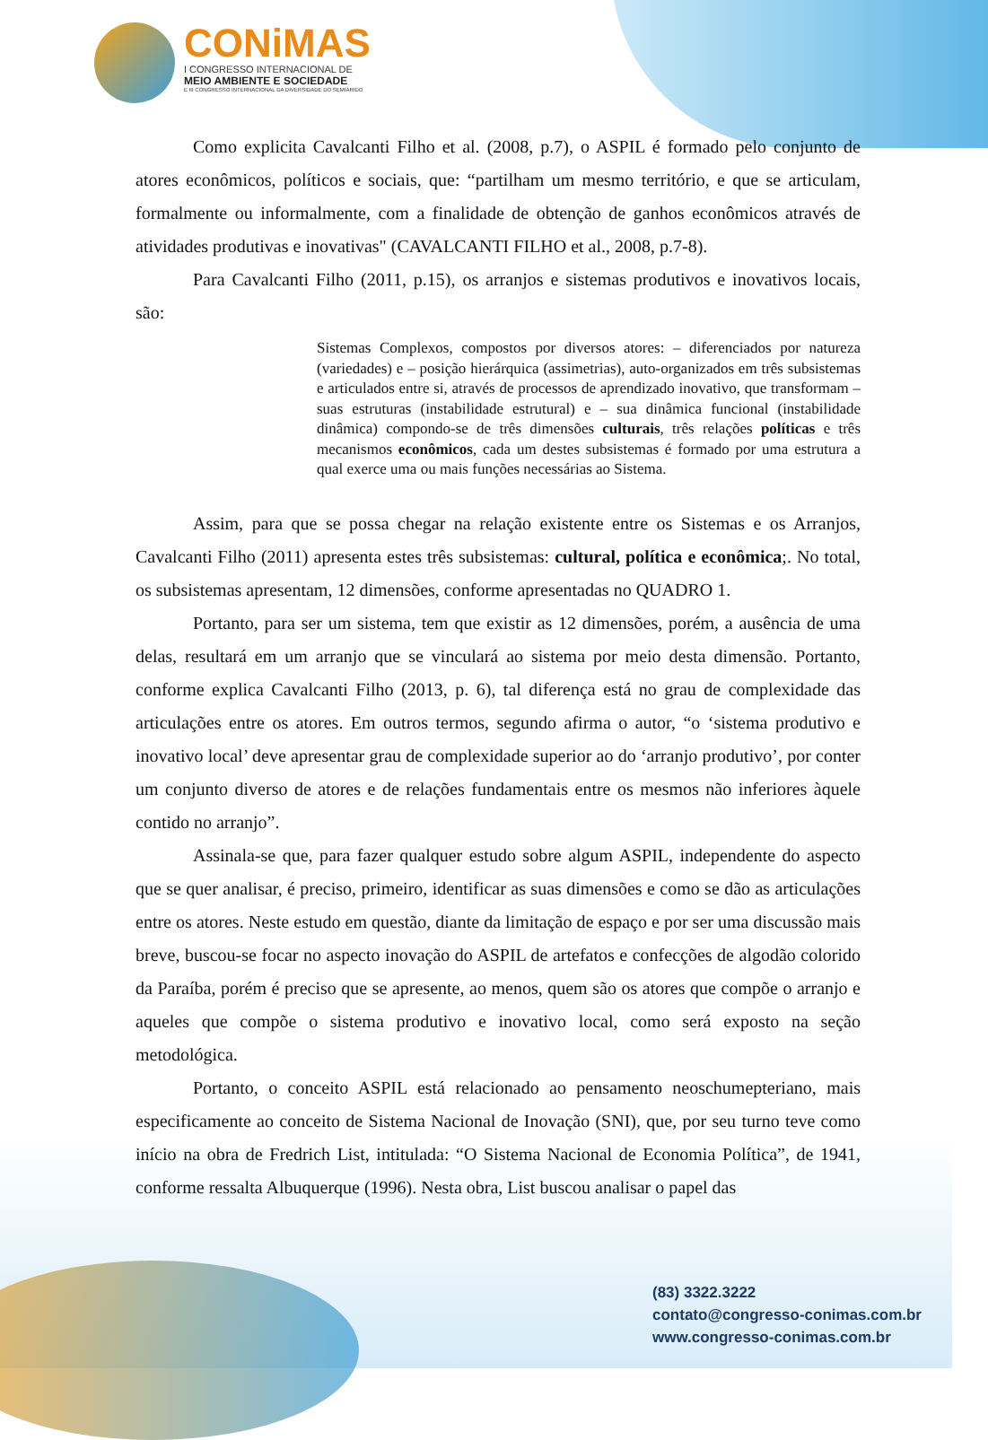CONiMAS
I CONGRESSO INTERNACIONAL DE
MEIO AMBIENTE E SOCIEDADE
E III CONGRESSO INTERNACIONAL DA DIVERSIDADE DO SEMIÁRIDO
Como explicita Cavalcanti Filho et al. (2008, p.7), o ASPIL é formado pelo conjunto de atores econômicos, políticos e sociais, que: “partilham um mesmo território, e que se articulam, formalmente ou informalmente, com a finalidade de obtenção de ganhos econômicos através de atividades produtivas e inovativas" (CAVALCANTI FILHO et al., 2008, p.7-8).
Para Cavalcanti Filho (2011, p.15), os arranjos e sistemas produtivos e inovativos locais, são:
Sistemas Complexos, compostos por diversos atores: – diferenciados por natureza (variedades) e – posição hierárquica (assimetrias), auto-organizados em três subsistemas e articulados entre si, através de processos de aprendizado inovativo, que transformam – suas estruturas (instabilidade estrutural) e – sua dinâmica funcional (instabilidade dinâmica) compondo-se de três dimensões culturais, três relações políticas e três mecanismos econômicos, cada um destes subsistemas é formado por uma estrutura a qual exerce uma ou mais funções necessárias ao Sistema.
Assim, para que se possa chegar na relação existente entre os Sistemas e os Arranjos, Cavalcanti Filho (2011) apresenta estes três subsistemas: cultural, política e econômica;. No total, os subsistemas apresentam, 12 dimensões, conforme apresentadas no QUADRO 1.
Portanto, para ser um sistema, tem que existir as 12 dimensões, porém, a ausência de uma delas, resultará em um arranjo que se vinculará ao sistema por meio desta dimensão. Portanto, conforme explica Cavalcanti Filho (2013, p. 6), tal diferença está no grau de complexidade das articulações entre os atores. Em outros termos, segundo afirma o autor, “o ‘sistema produtivo e inovativo local’ deve apresentar grau de complexidade superior ao do ‘arranjo produtivo’, por conter um conjunto diverso de atores e de relações fundamentais entre os mesmos não inferiores àquele contido no arranjo”.
Assinala-se que, para fazer qualquer estudo sobre algum ASPIL, independente do aspecto que se quer analisar, é preciso, primeiro, identificar as suas dimensões e como se dão as articulações entre os atores. Neste estudo em questão, diante da limitação de espaço e por ser uma discussão mais breve, buscou-se focar no aspecto inovação do ASPIL de artefatos e confecções de algodão colorido da Paraíba, porém é preciso que se apresente, ao menos, quem são os atores que compõe o arranjo e aqueles que compõe o sistema produtivo e inovativo local, como será exposto na seção metodológica.
Portanto, o conceito ASPIL está relacionado ao pensamento neoschumepteriano, mais especificamente ao conceito de Sistema Nacional de Inovação (SNI), que, por seu turno teve como início na obra de Fredrich List, intitulada: “O Sistema Nacional de Economia Política”, de 1941, conforme ressalta Albuquerque (1996). Nesta obra, List buscou analisar o papel das
(83) 3322.3222
contato@congresso-conimas.com.br
www.congresso-conimas.com.br